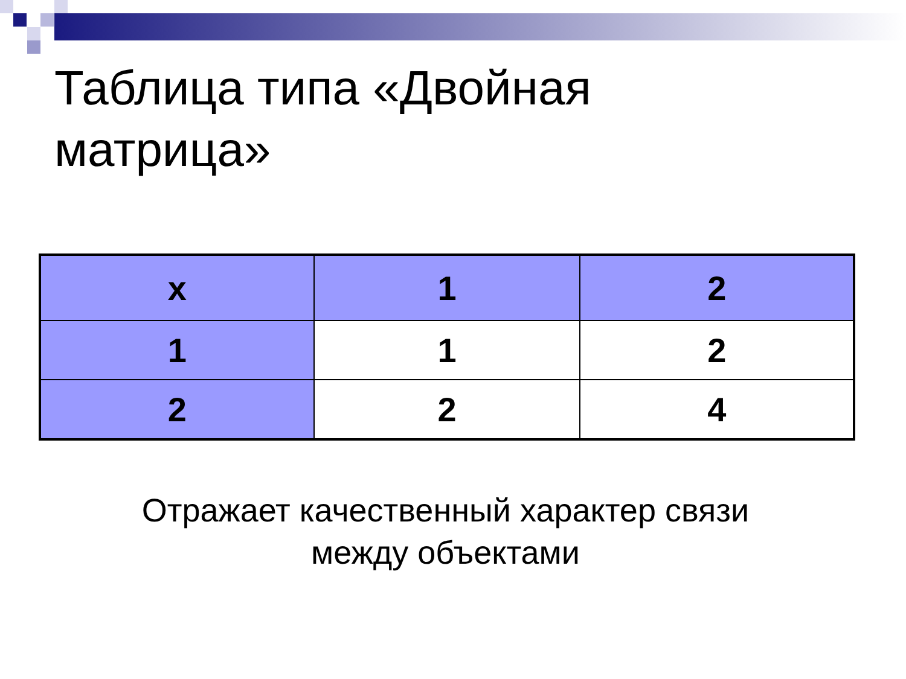Таблица типа «Двойная
матрица»
| x | 1 | 2 |
| 1 | 1 | 2 |
| 2 | 2 | 4 |
Отражает качественный характер связи
между объектами